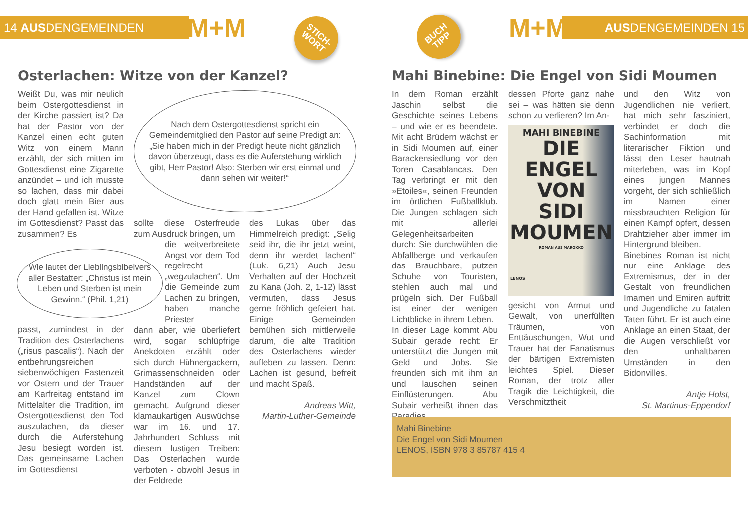14 AUSDENGEMEINDEN M+M
STICH-
WORT
BUCH
TIPP
M+M AUSDENGEMEINDEN 15
Osterlachen: Witze von der Kanzel?
Weißt Du, was mir neulich beim Ostergottesdienst in der Kirche passiert ist? Da hat der Pastor von der Kanzel einen echt guten Witz von einem Mann erzählt, der sich mitten im Gottesdienst eine Zigarette anzündet – und ich musste so lachen, dass mir dabei doch glatt mein Bier aus der Hand gefallen ist. Witze im Gottesdienst? Passt das zusammen? Es
Nach dem Ostergottesdienst spricht ein Gemeindemitglied den Pastor auf seine Predigt an: „Sie haben mich in der Predigt heute nicht gänzlich davon überzeugt, dass es die Auferstehung wirklich gibt, Herr Pastor! Also: Sterben wir erst einmal und dann sehen wir weiter!“
Wie lautet der Lieblingsbibelvers aller Bestatter: „Christus ist mein Leben und Sterben ist mein Gewinn.“ (Phil. 1,21)
passt, zumindest in der Tradition des Osterlachens („risus pascalis“). Nach der entbehrungsreichen siebenwöchigen Fastenzeit vor Ostern und der Trauer am Karfreitag entstand im Mittelalter die Tradition, im Ostergottesdienst den Tod auszulachen, da dieser durch die Auferstehung Jesu besiegt worden ist. Das gemeinsame Lachen im Gottesdienst
sollte diese Osterfreude zum Ausdruck bringen, um
die weitverbreitete Angst vor dem Tod regelrecht „wegzulachen“. Um die Gemeinde zum Lachen zu bringen, haben manche Priester
dann aber, wie überliefert wird, sogar schlüpfrige Anekdoten erzählt oder sich durch Hühnergackern, Grimassenschneiden oder Handständen auf der Kanzel zum Clown gemacht. Aufgrund dieser klamaukartigen Auswüchse war im 16. und 17. Jahrhundert Schluss mit diesem lustigen Treiben: Das Osterlachen wurde verboten - obwohl Jesus in der Feldrede
des Lukas über das Himmelreich predigt: „Selig seid ihr, die ihr jetzt weint, denn ihr werdet lachen!“ (Luk. 6,21) Auch Jesu Verhalten auf der Hochzeit zu Kana (Joh. 2, 1-12) lässt vermuten, dass Jesus gerne fröhlich gefeiert hat. Einige Gemeinden bemühen sich mittlerweile darum, die alte Tradition des Osterlachens wieder aufleben zu lassen. Denn: Lachen ist gesund, befreit und macht Spaß.
Andreas Witt,
Martin-Luther-Gemeinde
Mahi Binebine: Die Engel von Sidi Moumen
In dem Roman erzählt Jaschin selbst die Geschichte seines Lebens – und wie er es beendete. Mit acht Brüdern wächst er in Sidi Moumen auf, einer Barackensiedlung vor den Toren Casablancas. Den Tag verbringt er mit den »Etoiles«, seinen Freunden im örtlichen Fußballklub. Die Jungen schlagen sich mit allerlei Gelegenheitsarbeiten durch: Sie durchwühlen die Abfallberge und verkaufen das Brauchbare, putzen Schuhe von Touristen, stehlen auch mal und prügeln sich. Der Fußball ist einer der wenigen Lichtblicke in ihrem Leben.
In dieser Lage kommt Abu Subair gerade recht: Er unterstützt die Jungen mit Geld und Jobs. Sie freunden sich mit ihm an und lauschen seinen Einflüsterungen. Abu Subair verheißt ihnen das Paradies,
dessen Pforte ganz nahe sei – was hätten sie denn schon zu verlieren? Im An-
MAHI BINEBINE
DIE
ENGEL
VON
SIDI
MOUMEN
ROMAN AUS MAROKKO
LENOS
gesicht von Armut und Gewalt, von unerfüllten Träumen, von Enttäuschungen, Wut und Trauer hat der Fanatismus der bärtigen Extremisten leichtes Spiel. Dieser Roman, der trotz aller Tragik die Leichtigkeit, die Verschmitztheit
und den Witz von Jugendlichen nie verliert, hat mich sehr fasziniert, verbindet er doch die Sachinformation mit literarischer Fiktion und lässt den Leser hautnah miterleben, was im Kopf eines jungen Mannes vorgeht, der sich schließlich im Namen einer missbrauchten Religion für einen Kampf opfert, dessen Drahtzieher aber immer im Hintergrund bleiben.
Binebines Roman ist nicht nur eine Anklage des Extremismus, der in der Gestalt von freundlichen Imamen und Emiren auftritt und Jugendliche zu fatalen Taten führt. Er ist auch eine Anklage an einen Staat, der die Augen verschließt vor den unhaltbaren Umständen in den Bidonvilles.
Antje Holst,
St. Martinus-Eppendorf
Mahi Binebine
Die Engel von Sidi Moumen
LENOS, ISBN 978 3 85787 415 4